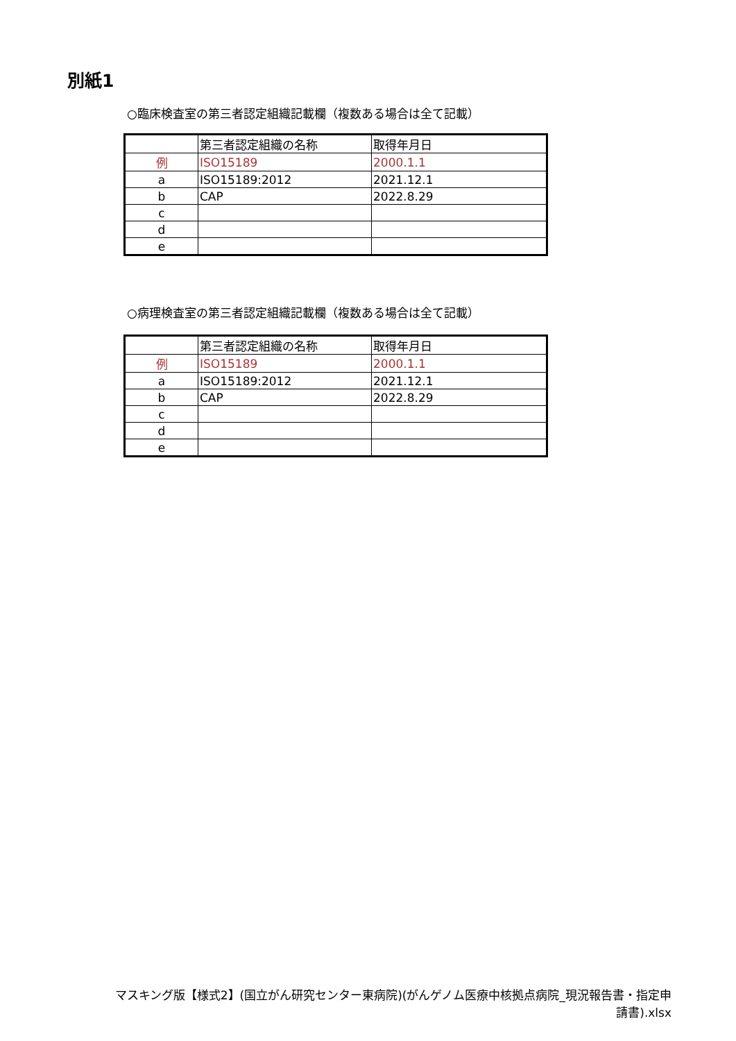別紙1
○臨床検査室の第三者認定組織記載欄（複数ある場合は全て記載）
| | 第三者認定組織の名称 | 取得年月日 |
| --- | --- | --- |
| 例 | ISO15189 | 2000.1.1 |
| a | ISO15189:2012 | 2021.12.1 |
| b | CAP | 2022.8.29 |
| c | | |
| d | | |
| e | | |
○病理検査室の第三者認定組織記載欄（複数ある場合は全て記載）
| | 第三者認定組織の名称 | 取得年月日 |
| --- | --- | --- |
| 例 | ISO15189 | 2000.1.1 |
| a | ISO15189:2012 | 2021.12.1 |
| b | CAP | 2022.8.29 |
| c | | |
| d | | |
| e | | |
マスキング版【様式2】(国立がん研究センター東病院)(がんゲノム医療中核拠点病院_現況報告書・指定申
請書).xlsx